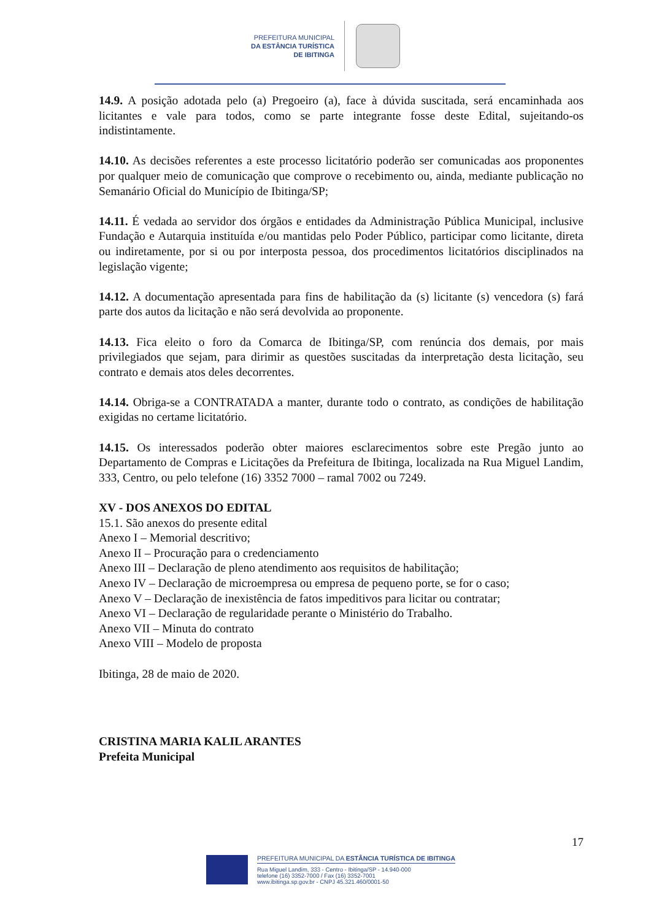PREFEITURA MUNICIPAL
DA ESTÂNCIA TURÍSTICA
DE IBITINGA
14.9. A posição adotada pelo (a) Pregoeiro (a), face à dúvida suscitada, será encaminhada aos licitantes e vale para todos, como se parte integrante fosse deste Edital, sujeitando-os indistintamente.
14.10. As decisões referentes a este processo licitatório poderão ser comunicadas aos proponentes por qualquer meio de comunicação que comprove o recebimento ou, ainda, mediante publicação no Semanário Oficial do Município de Ibitinga/SP;
14.11. É vedada ao servidor dos órgãos e entidades da Administração Pública Municipal, inclusive Fundação e Autarquia instituída e/ou mantidas pelo Poder Público, participar como licitante, direta ou indiretamente, por si ou por interposta pessoa, dos procedimentos licitatórios disciplinados na legislação vigente;
14.12. A documentação apresentada para fins de habilitação da (s) licitante (s) vencedora (s) fará parte dos autos da licitação e não será devolvida ao proponente.
14.13. Fica eleito o foro da Comarca de Ibitinga/SP, com renúncia dos demais, por mais privilegiados que sejam, para dirimir as questões suscitadas da interpretação desta licitação, seu contrato e demais atos deles decorrentes.
14.14. Obriga-se a CONTRATADA a manter, durante todo o contrato, as condições de habilitação exigidas no certame licitatório.
14.15. Os interessados poderão obter maiores esclarecimentos sobre este Pregão junto ao Departamento de Compras e Licitações da Prefeitura de Ibitinga, localizada na Rua Miguel Landim, 333, Centro, ou pelo telefone (16) 3352 7000 – ramal 7002 ou 7249.
XV - DOS ANEXOS DO EDITAL
15.1. São anexos do presente edital
Anexo I – Memorial descritivo;
Anexo II – Procuração para o credenciamento
Anexo III – Declaração de pleno atendimento aos requisitos de habilitação;
Anexo IV – Declaração de microempresa ou empresa de pequeno porte, se for o caso;
Anexo V – Declaração de inexistência de fatos impeditivos para licitar ou contratar;
Anexo VI – Declaração de regularidade perante o Ministério do Trabalho.
Anexo VII – Minuta do contrato
Anexo VIII – Modelo de proposta
Ibitinga, 28 de maio de 2020.
CRISTINA MARIA KALIL ARANTES
Prefeita Municipal
17
PREFEITURA MUNICIPAL DA ESTÂNCIA TURÍSTICA DE IBITINGA
Rua Miguel Landim, 333 - Centro - Ibitinga/SP - 14.940-000
telefone (16) 3352-7000 / Fax (16) 3352-7001
www.ibitinga.sp.gov.br - CNPJ 45.321.460/0001-50